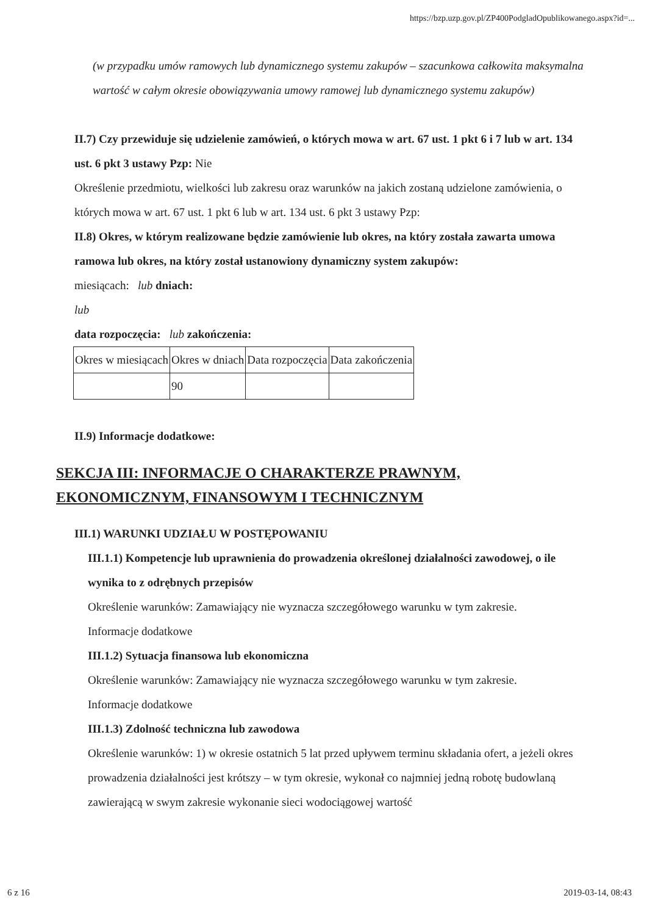https://bzp.uzp.gov.pl/ZP400PodgladOpublikowanego.aspx?id=...
(w przypadku umów ramowych lub dynamicznego systemu zakupów – szacunkowa całkowita maksymalna wartość w całym okresie obowiązywania umowy ramowej lub dynamicznego systemu zakupów)
II.7) Czy przewiduje się udzielenie zamówień, o których mowa w art. 67 ust. 1 pkt 6 i 7 lub w art. 134 ust. 6 pkt 3 ustawy Pzp: Nie
Określenie przedmiotu, wielkości lub zakresu oraz warunków na jakich zostaną udzielone zamówienia, o których mowa w art. 67 ust. 1 pkt 6 lub w art. 134 ust. 6 pkt 3 ustawy Pzp:
II.8) Okres, w którym realizowane będzie zamówienie lub okres, na który została zawarta umowa ramowa lub okres, na który został ustanowiony dynamiczny system zakupów:
miesiącach: lub dniach:
lub
data rozpoczęcia: lub zakończenia:
| Okres w miesiącach | Okres w dniach | Data rozpoczęcia | Data zakończenia |
| | 90 | | |
II.9) Informacje dodatkowe:
SEKCJA III: INFORMACJE O CHARAKTERZE PRAWNYM, EKONOMICZNYM, FINANSOWYM I TECHNICZNYM
III.1) WARUNKI UDZIAŁU W POSTĘPOWANIU
III.1.1) Kompetencje lub uprawnienia do prowadzenia określonej działalności zawodowej, o ile wynika to z odrębnych przepisów
Określenie warunków: Zamawiający nie wyznacza szczegółowego warunku w tym zakresie.
Informacje dodatkowe
III.1.2) Sytuacja finansowa lub ekonomiczna
Określenie warunków: Zamawiający nie wyznacza szczegółowego warunku w tym zakresie.
Informacje dodatkowe
III.1.3) Zdolność techniczna lub zawodowa
Określenie warunków: 1) w okresie ostatnich 5 lat przed upływem terminu składania ofert, a jeżeli okres prowadzenia działalności jest krótszy – w tym okresie, wykonał co najmniej jedną robotę budowlaną zawierającą w swym zakresie wykonanie sieci wodociągowej wartość
6 z 16 2019-03-14, 08:43